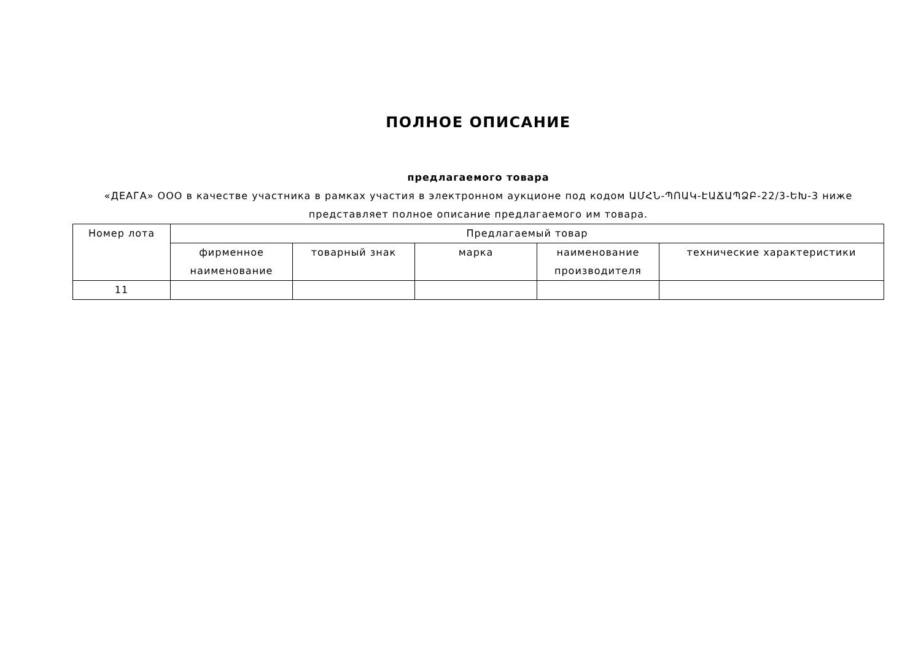ПОЛНОЕ ОПИСАНИЕ
предлагаемого товара
«ДЕАГА» ООО в качестве участника в рамках участия в электронном аукционе под кодом ԱՄՀՆ-ՊՈԱԿ-ԷԱՃԱՊՁԲ-22/3-ԵԽ-3 ниже представляет полное описание предлагаемого им товара.
| Номер лота | Предлагаемый товар | | | | |
| --- | --- | --- | --- | --- | --- |
| | фирменное наименование | товарный знак | марка | наименование производителя | технические характеристики |
| 11 | | | | | |